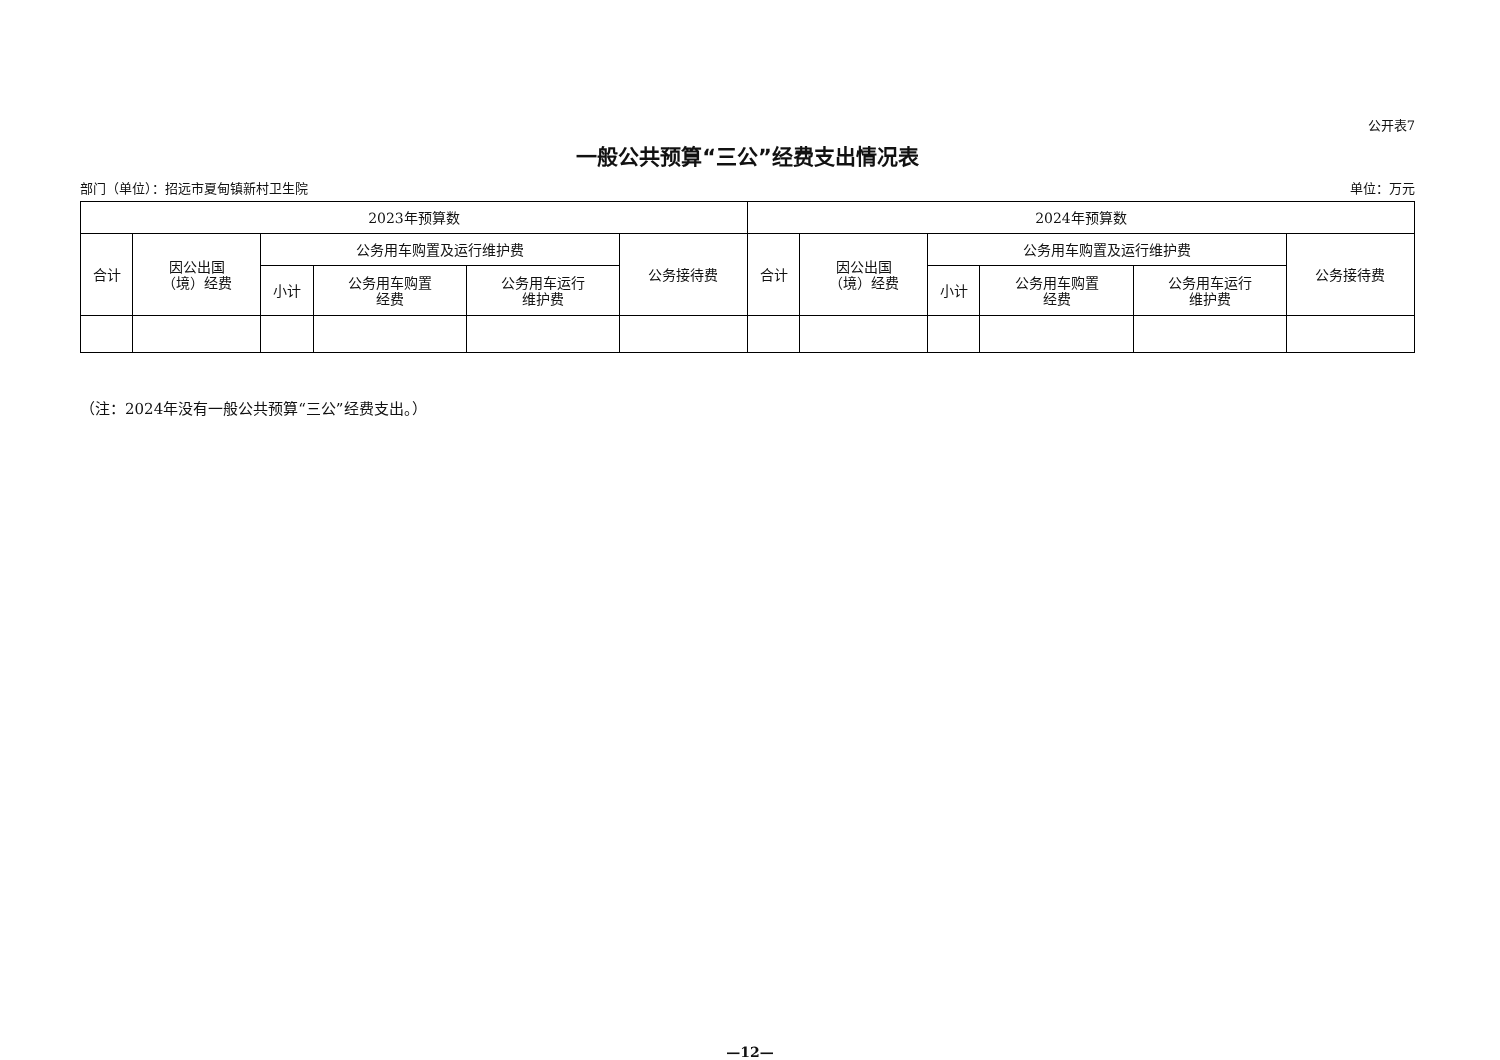公开表7
一般公共预算“三公”经费支出情况表
部门（单位）：招远市夏甸镇新村卫生院 单位：万元
| 2023年预算数 | | | | | | 2024年预算数 | | | | | |
| --- | --- | --- | --- | --- | --- | --- | --- | --- | --- | --- | --- |
| 合计 | 因公出国 （境）经费 | 公务用车购置及运行维护费 | | | 公务接待费 | 合计 | 因公出国 （境）经费 | 公务用车购置及运行维护费 | | | 公务接待费 |
| | | 小计 | 公务用车购置 经费 | 公务用车运行 维护费 | | | | 小计 | 公务用车购置 经费 | 公务用车运行 维护费 | |
（注：2024年没有一般公共预算“三公”经费支出。）
—12—